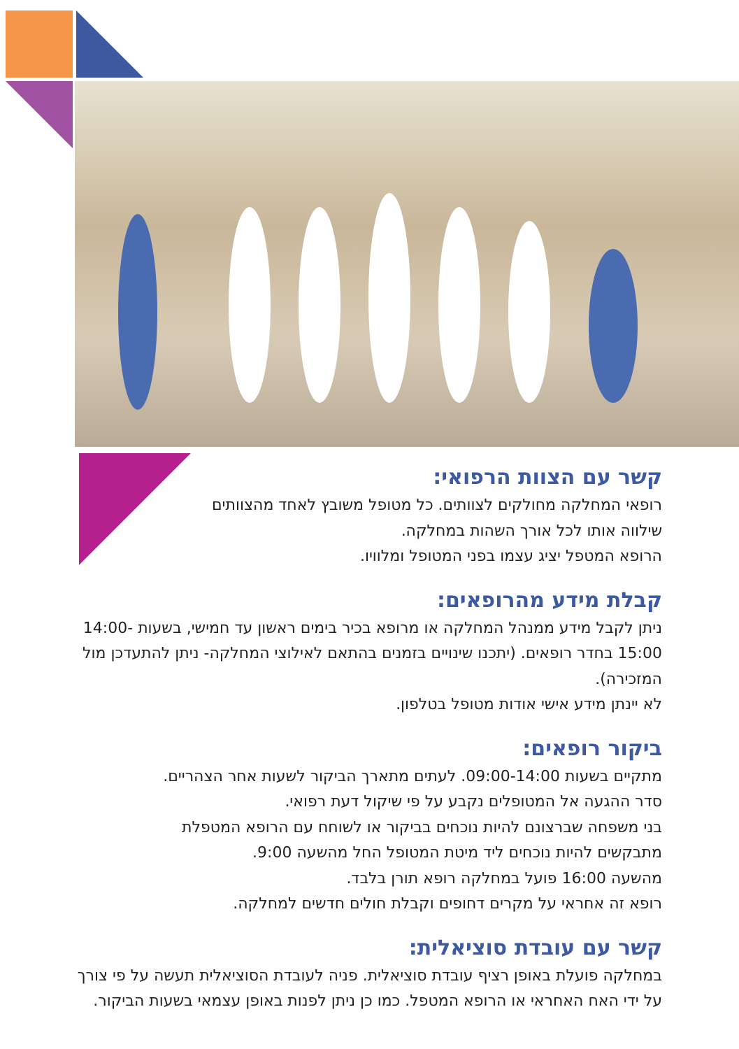קשר עם הצוות הרפואי:
רופאי המחלקה מחולקים לצוותים. כל מטופל משובץ לאחד מהצוותים
שילווה אותו לכל אורך השהות במחלקה.
הרופא המטפל יציג עצמו בפני המטופל ומלוויו.
קבלת מידע מהרופאים:
ניתן לקבל מידע ממנהל המחלקה או מרופא בכיר בימים ראשון עד חמישי, בשעות 14:00-15:00 בחדר רופאים. (יתכנו שינויים בזמנים בהתאם לאילוצי המחלקה- ניתן להתעדכן מול המזכירה).
לא יינתן מידע אישי אודות מטופל בטלפון.
ביקור רופאים:
מתקיים בשעות 09:00-14:00. לעתים מתארך הביקור לשעות אחר הצהריים.
סדר ההגעה אל המטופלים נקבע על פי שיקול דעת רפואי.
בני משפחה שברצונם להיות נוכחים בביקור או לשוחח עם הרופא המטפלת
מתבקשים להיות נוכחים ליד מיטת המטופל החל מהשעה 9:00.
מהשעה 16:00 פועל במחלקה רופא תורן בלבד.
רופא זה אחראי על מקרים דחופים וקבלת חולים חדשים למחלקה.
קשר עם עובדת סוציאלית:
במחלקה פועלת באופן רציף עובדת סוציאלית. פניה לעובדת הסוציאלית תעשה על פי צורך על ידי האח האחראי או הרופא המטפל. כמו כן ניתן לפנות באופן עצמאי בשעות הביקור.